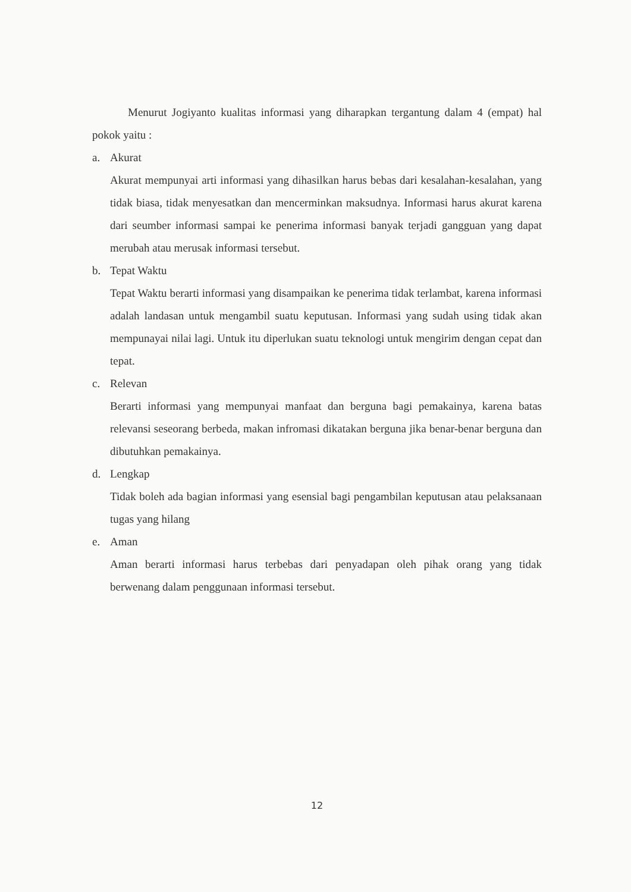Menurut Jogiyanto kualitas informasi yang diharapkan tergantung dalam 4 (empat) hal pokok yaitu :
a. Akurat
Akurat mempunyai arti informasi yang dihasilkan harus bebas dari kesalahan-kesalahan, yang tidak biasa, tidak menyesatkan dan mencerminkan maksudnya. Informasi harus akurat karena dari seumber informasi sampai ke penerima informasi banyak terjadi gangguan yang dapat merubah atau merusak informasi tersebut.
b. Tepat Waktu
Tepat Waktu berarti informasi yang disampaikan ke penerima tidak terlambat, karena informasi adalah landasan untuk mengambil suatu keputusan. Informasi yang sudah using tidak akan mempunayai nilai lagi. Untuk itu diperlukan suatu teknologi untuk mengirim dengan cepat dan tepat.
c. Relevan
Berarti informasi yang mempunyai manfaat dan berguna bagi pemakainya, karena batas relevansi seseorang berbeda, makan infromasi dikatakan berguna jika benar-benar berguna dan dibutuhkan pemakainya.
d. Lengkap
Tidak boleh ada bagian informasi yang esensial bagi pengambilan keputusan atau pelaksanaan tugas yang hilang
e. Aman
Aman berarti informasi harus terbebas dari penyadapan oleh pihak orang yang tidak berwenang dalam penggunaan informasi tersebut.
12